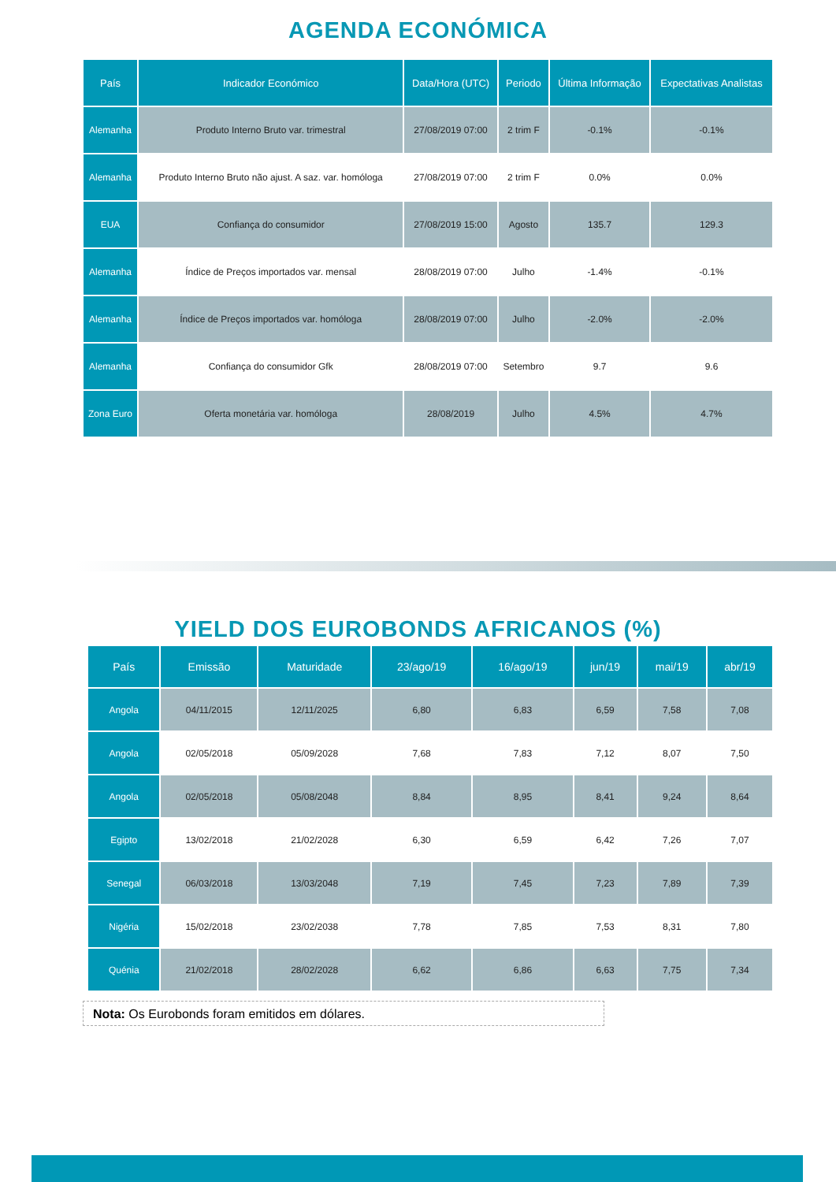AGENDA ECONÓMICA
| País | Indicador Económico | Data/Hora (UTC) | Periodo | Última Informação | Expectativas Analistas |
| --- | --- | --- | --- | --- | --- |
| Alemanha | Produto Interno Bruto var. trimestral | 27/08/2019 07:00 | 2 trim F | -0.1% | -0.1% |
| Alemanha | Produto Interno Bruto não ajust. A saz. var. homóloga | 27/08/2019 07:00 | 2 trim F | 0.0% | 0.0% |
| EUA | Confiança do consumidor | 27/08/2019 15:00 | Agosto | 135.7 | 129.3 |
| Alemanha | Índice de Preços importados var. mensal | 28/08/2019 07:00 | Julho | -1.4% | -0.1% |
| Alemanha | Índice de Preços importados var. homóloga | 28/08/2019 07:00 | Julho | -2.0% | -2.0% |
| Alemanha | Confiança do consumidor Gfk | 28/08/2019 07:00 | Setembro | 9.7 | 9.6 |
| Zona Euro | Oferta monetária var. homóloga | 28/08/2019 | Julho | 4.5% | 4.7% |
YIELD DOS EUROBONDS AFRICANOS (%)
| País | Emissão | Maturidade | 23/ago/19 | 16/ago/19 | jun/19 | mai/19 | abr/19 |
| --- | --- | --- | --- | --- | --- | --- | --- |
| Angola | 04/11/2015 | 12/11/2025 | 6,80 | 6,83 | 6,59 | 7,58 | 7,08 |
| Angola | 02/05/2018 | 05/09/2028 | 7,68 | 7,83 | 7,12 | 8,07 | 7,50 |
| Angola | 02/05/2018 | 05/08/2048 | 8,84 | 8,95 | 8,41 | 9,24 | 8,64 |
| Egipto | 13/02/2018 | 21/02/2028 | 6,30 | 6,59 | 6,42 | 7,26 | 7,07 |
| Senegal | 06/03/2018 | 13/03/2048 | 7,19 | 7,45 | 7,23 | 7,89 | 7,39 |
| Nigéria | 15/02/2018 | 23/02/2038 | 7,78 | 7,85 | 7,53 | 8,31 | 7,80 |
| Quénia | 21/02/2018 | 28/02/2028 | 6,62 | 6,86 | 6,63 | 7,75 | 7,34 |
Nota: Os Eurobonds foram emitidos em dólares.